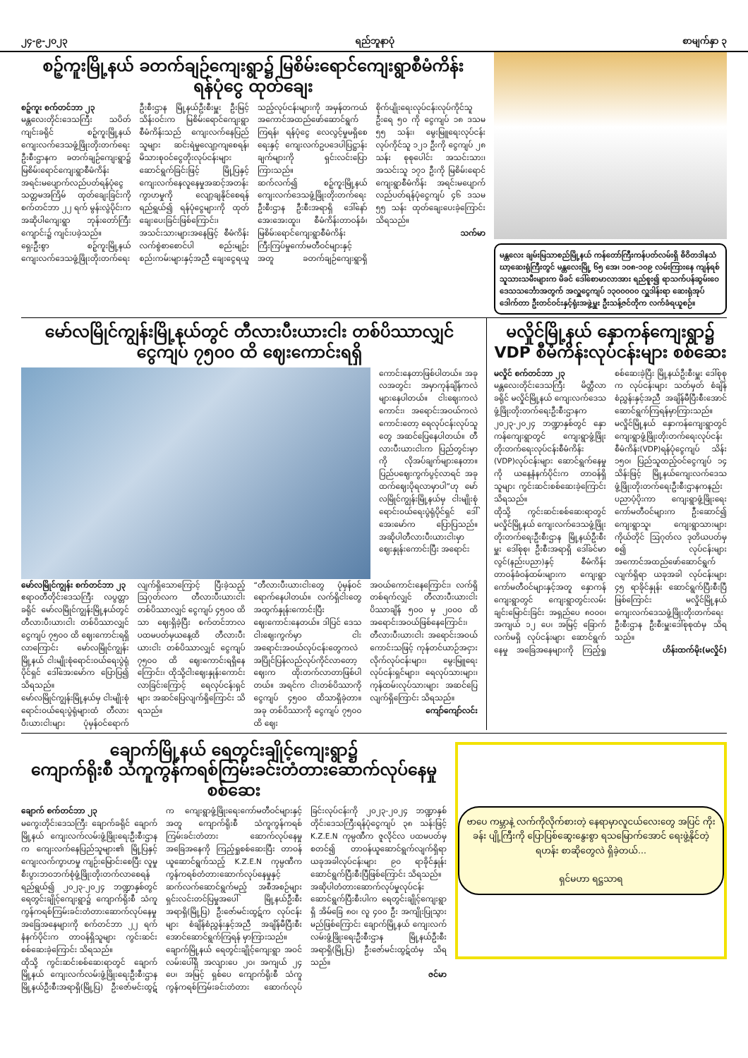၂၄-၉-၂၀၂၃ ရည်ဘူနာပုံ စာမျက်နှာ ၃
စဉ့်ကူးမြို့နယ် ခတက်ချဉ်ကျေးရွာ၌ မြစိမ်းရောင်ကျေးရွာစီမံကိန်းရန်ပုံငွေ ထုတ်ချေး
စဉ့်ကူး စက်တင်ဘာ ၂၃
မန္တလေးတိုင်းဒေသကြီး သပိတ်ကျင်းခရိုင် စဉ့်ကူးမြို့နယ်ကျေးလက်ဒေသဖွံ့ဖြိုးတိုးတက်ရေးဦးစီးဌာနက ခတက်ချဉ်ကျေးရွာ၌ မြစိမ်းရောင်ကျေးရွာစီမံကိန်း အရင်းမပျောက်လည်ပတ်ရန်ပုံငွေ သတ္တမအကြိမ် ထုတ်ချေးခြင်းကို စက်တင်ဘာ ၂၂ ရက် မွန်းလွဲပိုင်းက အဆိုပါကျေးရွာ ဘုန်းတော်ကြီးကျောင်း၌ ကျင်းပခဲ့သည်။
ရှေးဦးစွာ စဉ့်ကူးမြို့နယ် ကျေးလက်ဒေသဖွံ့ဖြိုးတိုးတက်ရေးဦးစီးဌာန မြို့နယ်ဦးစီးမှူး ဦးမြင့်သိန်းဝင်းက မြစိမ်းရောင်ကျေးရွာစီမံကိန်းသည် ကျေးလက်နေပြည်သူများ ဆင်းရဲမှုလျော့ကျစေရန်၊ မိသားစုဝင်ငွေတိုးလုပ်ငန်းများ ဆောင်ရွက်ခြင်းဖြင့် မြို့ပြနှင့် ကျေးလက်နေလူနေမှုအဆင့်အတန်း ကွာဟမှုကို လျော့ချနိုင်စေရန်ရည်ရွယ်၍ ရန်ပုံငွေများကို ထုတ်ချေးပေးခြင်းဖြစ်ကြောင်း၊ အသင်းသားများအနေဖြင့် စီမံကိန်းလက်စွဲစာစောင်ပါ စည်းမျဉ်းစည်းကမ်းများနှင့်အညီ ချေးငွေရယူသည့်လုပ်ငန်းများကို အမှန်တကယ် အကောင်အထည်ဖော်ဆောင်ရွက်ကြရန်၊ ရန်ပုံငွေ လေလွင့်မှုမရှိစေရေးနှင့် ကျေးလက်ဥပဒေပါပြဋ္ဌာန်းချက်များကို ရှင်းလင်းပြောကြားသည်။
ဆက်လက်၍ စဉ့်ကူးမြို့နယ် ကျေးလက်ဒေသဖွံ့ဖြိုးတိုးတက်ရေးဦးစီးဌာန ဦးစီးအရာရှိ ဒေါ်နော်အေးအေးထူး၊ စီမံကိန်းတာဝန်ခံ၊ မြစိမ်းရောင်ကျေးရွာစီမံကိန်း ကြီးကြပ်မှုကော်မတီဝင်များနှင့်အတူ ခတက်ချဉ်ကျေးရွာရှိ စိုက်ပျိုးရေးလုပ်ငန်းလုပ်ကိုင်သူဦးရေ ၅၀ ကို ငွေကျပ် ၁၈ ဒသမ ၅၅ သန်း၊ မွေးမြူရေးလုပ်ငန်းလုပ်ကိုင်သူ ၁၂၁ ဦးကို ငွေကျပ် ၂၈ သန်း စုစုပေါင်း အသင်းသား၊ အသင်းသူ ၁၇၁ ဦးကို မြစိမ်းရောင်ကျေးရွာစီမံကိန်း အရင်းမပျောက် လည်ပတ်ရန်ပုံငွေကျပ် ၄၆ ဒသမ ၅၅ သန်း ထုတ်ချေးပေးခဲ့ကြောင်း သိရသည်။
သက်မာ
မန္တလေး ချမ်းမြသာစည်မြို့နယ် ကန်တော်ကြီးကန်ပတ်လမ်းရှိ ဓိဝိတဒါနသံဃာ့ဆေးရုံကြီးတွင် မန္တလေးမြို့ ၆၅ အေ၊ ၁၀၈-၁၀၉ လမ်းကြားနေ ကျန်ရစ်သူသားသမီးများက မိခင် ဒေါ်စောမာလာအား ရည်စူး၍ ရာသက်ပန်ဆွမ်းဝေဒေသသင်္ဘောအတွက် အလှူငွေကျပ် ၁၃၀၀၀၀၀ လှူဒါန်းရာ ဆေးရုံအုပ်ဒေါက်တာ ဦးတင်ဝင်းနှင့်ရုံးအဖွဲ့မှူး ဦးသန့်ဇင်တိုက လက်ခံရယူစဉ်။
မော်လမြိုင်ကျွန်းမြို့နယ်တွင် တီလားပီးယားငါး တစ်ပိဿာလျှင်
ငွေကျပ် ၇၅၀၀ ထိ ဈေးကောင်းရရှိ
ကောင်းနေတာဖြစ်ပါတယ်။ အခုလအတွင်း အမှာကုန်ချိန်ကလဲ များနေပါတယ်။ ငါးဈေးကလဲကောင်း၊ အရောင်းအဝယ်ကလဲ ကောင်းတော့ ရေလုပ်ငန်းလုပ်သူတွေ အဆင်ပြေနေပါတယ်။ တီလားပီးယားငါးက ပြည်တွင်းမှာကို လိုအပ်ချက်များနေတာ။ ပြည်ပဈေးကွက်ပွင့်လာရင် အခုထက်ဈေးပိုရလာမှာပါ”ဟု မော်လမြိုင်ကျွန်းမြို့နယ်မှ ငါးမျိုးစုံရောင်းဝယ်ရေးပွဲရုံပိုင်ရှင် ဒေါ်အေးမော်က ပြောပြသည်။ အဆိုပါတီလားပီးယားငါးမှာ ဈေးနှုန်းကောင်းပြီး အရောင်း
မော်လမြိုင်ကျွန်း စက်တင်ဘာ ၂၃
ဧရာဝတီတိုင်းဒေသကြီး လပွတ္တာခရိုင် မော်လမြိုင်ကျွန်းမြို့နယ်တွင် တီလားပီးယားငါး တစ်ပိဿာလျှင် ငွေကျပ် ၇၅၀၀ ထိ ဈေးကောင်းရရှိလာကြောင်း မော်လမြိုင်ကျွန်းမြို့နယ် ငါးမျိုးစုံရောင်းဝယ်ရေးပွဲရုံပိုင်ရှင် ဒေါ်အေးမော်က ပြောပြ၍ သိရသည်။
မော်လမြိုင်ကျွန်းမြို့နယ်မှ ငါးမျိုးစုံ ရောင်းဝယ်ရေးပွဲရုံများထံ တီလားပီးယားငါးများ ပုံမှန်ဝင်ရောက်လျက်ရှိသောကြောင့် ပြီးခဲ့သည့် ဩဂုတ်လက တီလားပီးယားငါးတစ်ပိဿာလျှင် ငွေကျပ် ၄၅၀၀ ထိသာ ဈေးရှိခဲ့ပြီး စက်တင်ဘာလ ပထမပတ်မှယနေ့ထိ တီလားပီးယားငါး တစ်ပိဿာလျှင် ငွေကျပ် ၇၅၀၀ ထိ ဈေးကောင်းရရှိနေကြောင်း၊ ထိုသို့ငါးဈေးနှုန်းကောင်းလာခြင်းကြောင့် ရေလုပ်ငန်းရှင်များ အဆင်ပြေလျက်ရှိကြောင်း သိရသည်။
“တီလားပီးယားငါးတွေ ပုံမှန်ဝင်ရောက်နေပါတယ်။ လက်ရှိငါးတွေ အထွက်နှုန်းကောင်းပြီး ဈေးကောင်းနေတယ်။ ဒါပြင် ဒေသငါးဈေးကွက်မှာ ငါးအရောင်းအဝယ်လုပ်ငန်းတွေကလဲ အပြိုင်ပြန်လည်လုပ်ကိုင်လာတော့ ဈေးက ထိုးတက်လာတာဖြစ်ပါတယ်။ အရင်က ငါးတစ်ပိဿာကို ငွေကျပ် ၄၅၀၀ ထိသာရှိခဲ့တာ။ အခု တစ်ပိဿာကို ငွေကျပ် ၇၅၀၀ ထိ ဈေး
အဝယ်ကောင်းနေကြောင်း၊ လက်ရှိ တစ်ရက်လျှင် တီလားပီးယားငါး ပိဿာချိန် ၅၀၀ မှ ၂၀၀၀ ထိ အရောင်းအဝယ်ဖြစ်နေကြောင်း၊ တီလားပီးယားငါး အရောင်းအဝယ်ကောင်းသဖြင့် ကုန်တင်ယာဉ်အငှားလိုက်လုပ်ငန်းများ၊ မွေးမြူရေးလုပ်ငန်းရှင်များ၊ ရေလုပ်သားများ၊ ကုန်ထမ်းလုပ်သားများ အဆင်ပြေလျက်ရှိကြောင်း သိရသည်။
ကျော်ကျော်လင်း
မလှိုင်မြို့နယ် နှောကန်ကျေးရွာ၌
VDP စီမံကိန်းလုပ်ငန်းများ စစ်ဆေး
မလှိုင် စက်တင်ဘာ ၂၃
မန္တလေးတိုင်းဒေသကြီး မိတ္ထီလာခရိုင် မလှိုင်မြို့နယ် ကျေးလက်ဒေသဖွံ့ဖြိုးတိုးတက်ရေးဦးစီးဌာနက ၂၀၂၃-၂၀၂၄ ဘဏ္ဍာနှစ်တွင် နှောကန်ကျေးရွာတွင် ကျေးရွာဖွံ့ဖြိုးတိုးတက်ရေးလုပ်ငန်းစီမံကိန်း (VDP)လုပ်ငန်းများ ဆောင်ရွက်နေမှုကို ယနေ့နံနက်ပိုင်းက တာဝန်ရှိသူများ ကွင်းဆင်းစစ်ဆေးခဲ့ကြောင်း သိရသည်။
ထိုသို့ ကွင်းဆင်းစစ်ဆေးရာတွင် မလှိုင်မြို့နယ် ကျေးလက်ဒေသဖွံ့ဖြိုးတိုးတက်ရေးဦးစီးဌာန မြို့နယ်ဦးစီးမှူး ဒေါ်စုစု၊ ဦးစီးအရာရှိ ဒေါ်ခင်မာလွင်(နည်းပညာ)နှင့် စီမံကိန်းတာဝန်ခံဝန်ထမ်းများက ကျေးရွာကော်မတီဝင်များနှင့်အတူ နှောကန်ကျေးရွာတွင် ကျေးရွာတွင်းလမ်း ချင်းမြောင်းခြင်း အရှည်ပေ ၈၀၀၀၊ အကျယ် ၁၂ ပေ၊ အမြင့် ခြောက်လက်မရှိ လုပ်ငန်းများ ဆောင်ရွက်နေမှု အခြေအနေများကို ကြည့်ရှုစစ်ဆေးခဲ့ပြီး မြို့နယ်ဦးစီးမှူး ဒေါ်စုစုက လုပ်ငန်းများ သတ်မှတ် စံချိန်စံညွှန်းနှင့်အညီ အချိန်မီပြီးစီးအောင် ဆောင်ရွက်ကြရန်မှာကြားသည်။
မလှိုင်မြို့နယ် နှောကန်ကျေးရွာတွင် ကျေးရွာဖွံ့ဖြိုးတိုးတက်ရေးလုပ်ငန်းစီမံကိန်း(VDP)ရန်ပုံငွေကျပ် သိန်း ၁၅၀၊ ပြည်သူထည့်ဝင်ငွေကျပ် ၁၄ သိန်းဖြင့် မြို့နယ်ကျေးလက်ဒေသဖွံ့ဖြိုးတိုးတက်ရေးဦးစီးဌာနကနည်းပညာပံ့ပိုးကာ ကျေးရွာဖွံ့ဖြိုးရေး ကော်မတီဝင်များက ဦးဆောင်၍ ကျေးရွာသူ၊ ကျေးရွာသားများကိုယ်တိုင် ဩဂုတ်လ ဒုတိယပတ်မှစ၍ လုပ်ငန်းများ အကောင်အထည်ဖော်ဆောင်ရွက်လျက်ရှိရာ ယခုအခါ လုပ်ငန်းများ ၄၅ ရာခိုင်နှုန်း ဆောင်ရွက်ပြီးစီးပြီဖြစ်ကြောင်း မလှိုင်မြို့နယ် ကျေးလက်ဒေသဖွံ့ဖြိုးတိုးတက်ရေးဦးစီးဌာန ဦးစီးမှူးဒေါ်စုစုထံမှ သိရသည်။
ဟိန်းထက်မိုး(မလှိုင်)
ချောက်မြို့နယ် ရေတွင်းချိုင့်ကျေးရွာ၌
ကျောက်ရိုးစီ သံကူကွန်ကရစ်ကြမ်းခင်းတံတားဆောက်လုပ်နေမှု စစ်ဆေး
ချောက် စက်တင်ဘာ ၂၃
မကွေးတိုင်းဒေသကြီး ချောက်ခရိုင် ချောက်မြို့နယ် ကျေးလက်လမ်းဖွံ့ဖြိုးရေးဦးစီးဌာနက ကျေးလက်နေပြည်သူများ၏ မြို့ပြနှင့်ကျေးလက်ကွာဟမှု ကျဉ်းမြောင်းစေပြီး လူမှုစီးပွားဘဝဘက်စုံဖွံ့ဖြိုးတိုးတက်လာစေရန် ရည်ရွယ်၍ ၂၀၂၃-၂၀၂၄ ဘဏ္ဍာနှစ်တွင် ရေတွင်းချိုင့်ကျေးရွာ၌ ကျောက်ရိုးစီ သံကူကွန်ကရစ်ကြမ်းခင်းတံတားဆောက်လုပ်နေမှု အခြေအနေများကို စက်တင်ဘာ ၂၂ ရက် နံနက်ပိုင်းက တာဝန်ရှိသူများ ကွင်းဆင်းစစ်ဆေးခဲ့ကြောင်း သိရသည်။
ထိုသို့ ကွင်းဆင်းစစ်ဆေးရာတွင် ချောက်မြို့နယ် ကျေးလက်လမ်းဖွံ့ဖြိုးရေးဦးစီးဌာန မြို့နယ်ဦးစီးအရာရှိ(မြို့ပြ) ဦးဇော်မင်းထွဋ်က ကျေးရွာဖွံ့ဖြိုးရေးကော်မတီဝင်များနှင့်အတူ ကျောက်ရိုးစီ သံကူကွန်ကရစ်ကြမ်းခင်းတံတား ဆောက်လုပ်နေမှုအခြေအနေကို ကြည့်ရှုစစ်ဆေးပြီး တာဝန်ယူဆောင်ရွက်သည့် K.Z.E.N ကုမ္ပဏီက ကွန်ကရစ်တံတားဆောက်လုပ်နေမှုနှင့် ဆက်လက်ဆောင်ရွက်မည့် အစီအစဉ်များရှင်းလင်းတင်ပြမှုအပေါ် မြို့နယ်ဦးစီးအရာရှိ(မြို့ပြ) ဦးဇော်မင်းထွဋ်က လုပ်ငန်းများ စံချိန်စံညွှန်းနှင့်အညီ အချိန်မီပြီးစီးအောင်ဆောင်ရွက်ကြရန် မှာကြားသည်။
ချောက်မြို့နယ် ရေတွင်းချိုင့်ကျေးရွာ အဝင်လမ်းပေါ်ရှိ အလျားပေ ၂၀၊ အကျယ် ၂၄ ပေ၊ အမြင့် ရှစ်ပေ ကျောက်ရိုးစီ သံကူကွန်ကရစ်ကြမ်းခင်းတံတား ဆောက်လုပ်ခြင်းလုပ်ငန်းကို ၂၀၂၃-၂၀၂၄ ဘဏ္ဍာနှစ် တိုင်းဒေသကြီးရန်ပုံငွေကျပ် ၃၈ သန်းဖြင့် K.Z.E.N ကုမ္ပဏီက ဇူလိုင်လ ပထမပတ်မှစတင်၍ တာဝန်ယူဆောင်ရွက်လျက်ရှိရာ ယခုအခါလုပ်ငန်းများ ၉၀ ရာခိုင်နှုန်း ဆောင်ရွက်ပြီးစီးပြီဖြစ်ကြောင်း သိရသည်။
အဆိုပါတံတားဆောက်လုပ်မှုလုပ်ငန်း ဆောင်ရွက်ပြီးစီးပါက ရေတွင်းချိုင့်ကျေးရွာရှိ အိမ်ခြေ ၈၀၊ လူ ၄၀၀ ဦး အကျိုးပြုသွားမည်ဖြစ်ကြောင်း ချောက်မြို့နယ် ကျေးလက်လမ်းဖွံ့ဖြိုးရေးဦးစီးဌာန မြို့နယ်ဦးစီးအရာရှိ(မြို့ပြ) ဦးဇော်မင်းထွဋ်ထံမှ သိရသည်။
ဇင်မာ
ဗာပေ ကမ္ဘာနဲ့ လက်ကိုလိုက်စားတဲ့ နေရာမှာလူငယ်လေးတွေ အပြင် ကိုးခန်း ပျို့ကြီးကို ပြောပြစ်ဆွေးနွေးစွာ ရသမြောက်အောင် ရေးဖွဲ့နိုင်တဲ့ ရဟန်း စာဆိုတွေလဲ ရှိခဲ့တယ်…
ရှင်မဟာ ရဋ္ဌသာရ